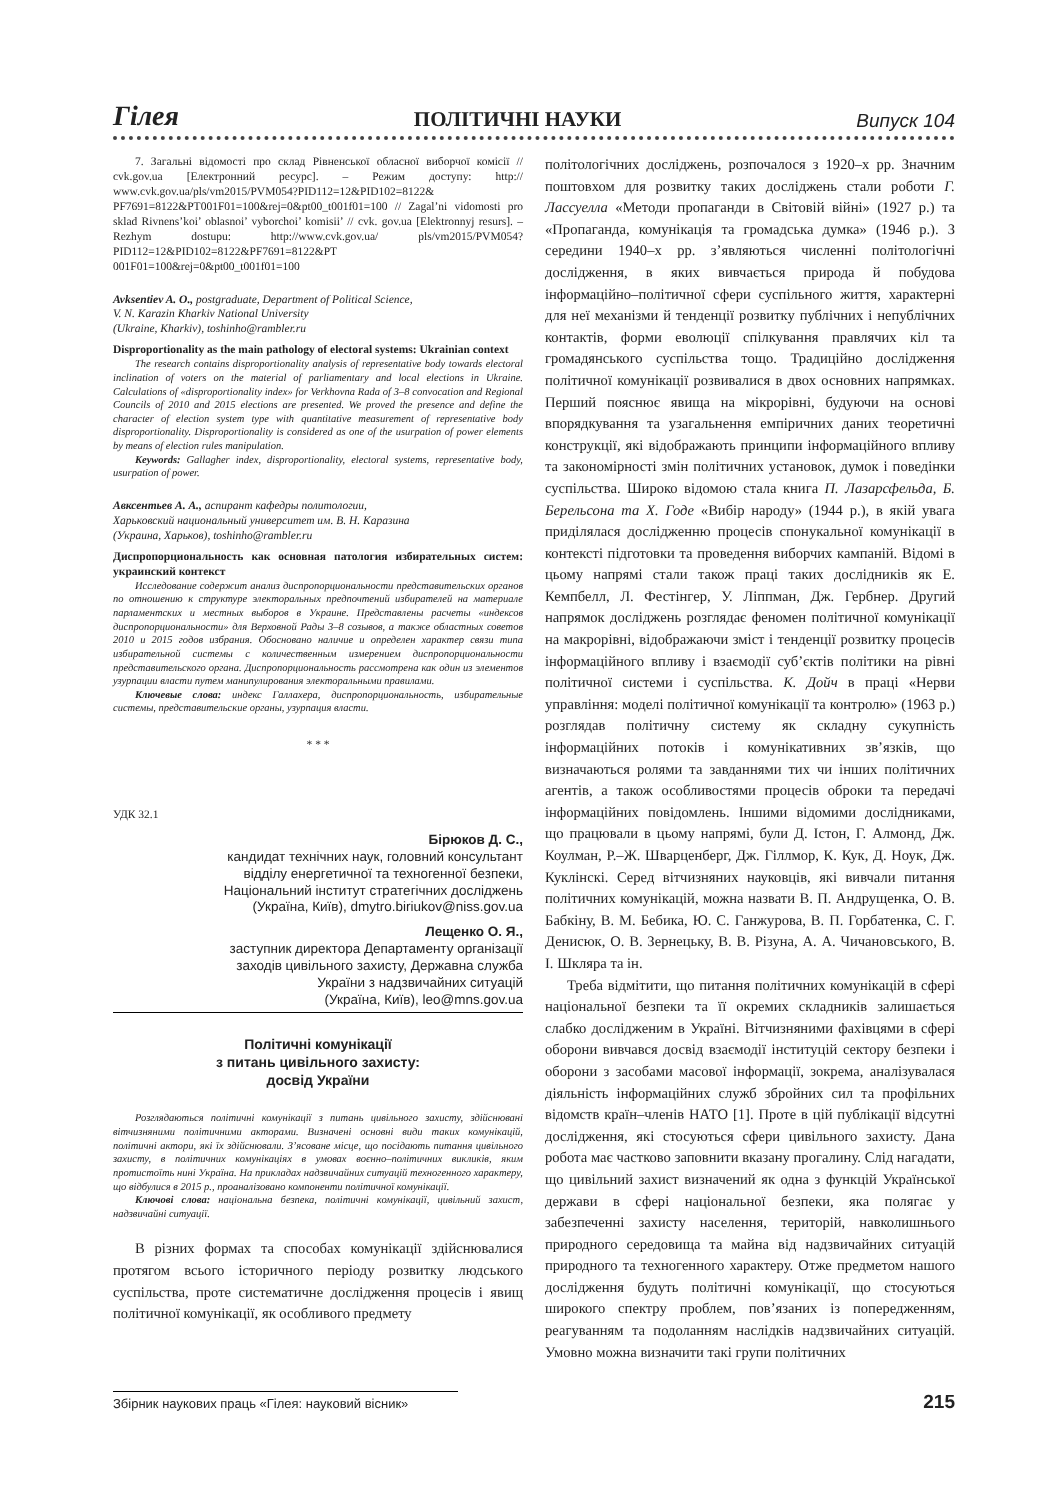Гілея ПОЛІТИЧНІ НАУКИ Випуск 104
7. Загальні відомості про склад Рівненської обласної виборчої комісії // cvk.gov.ua [Електронний ресурс]. – Режим доступу: http:// www.cvk.gov.ua/pls/vm2015/PVM054?PID112=12&PID102=8122& PF7691=8122&PT001F01=100&rej=0&pt00_t001f01=100 // Zagal’ni vidomosti pro sklad Rivnens’koi’ oblasnoi’ vyborchoi’ komisii’ // cvk. gov.ua [Elektronnyj resurs]. – Rezhym dostupu: http://www.cvk.gov.ua/ pls/vm2015/PVM054?PID112=12&PID102=8122&PF7691=8122&PT 001F01=100&rej=0&pt00_t001f01=100
Avksentiev A. O., postgraduate, Department of Political Science,
V. N. Karazin Kharkiv National University
(Ukraine, Kharkiv), toshinho@rambler.ru
Disproportionality as the main pathology of electoral systems: Ukrainian context
The research contains disproportionality analysis of representative body towards electoral inclination of voters on the material of parliamentary and local elections in Ukraine. Calculations of «disproportionality index» for Verkhovna Rada of 3–8 convocation and Regional Councils of 2010 and 2015 elections are presented. We proved the presence and define the character of election system type with quantitative measurement of representative body disproportionality. Disproportionality is considered as one of the usurpation of power elements by means of election rules manipulation.
Keywords: Gallagher index, disproportionality, electoral systems, representative body, usurpation of power.
Авксентьев А. А., аспирант кафедры политологии,
Харьковский национальный университет им. В. Н. Каразина
(Украина, Харьков), toshinho@rambler.ru
Диспропорциональность как основная патология избирательных систем: украинский контекст
Исследование содержит анализ диспропорциональности представительских органов по отношению к структуре электоральных предпочтений избирателей на материале парламентских и местных выборов в Украине. Представлены расчеты «индексов диспропорциональности» для Верховной Рады 3–8 созывов, а также областных советов 2010 и 2015 годов избрания. Обосновано наличие и определен характер связи типа избирательной системы с количественным измерением диспропорциональности представительского органа. Диспропорциональность рассмотрена как один из элементов узурпации власти путем манипулирования электоральными правилами.
Ключевые слова: индекс Галлахера, диспропорциональность, избирательные системы, представительские органы, узурпация власти.
* * *
УДК 32.1
Бірюков Д. С.,
кандидат технічних наук, головний консультант
відділу енергетичної та техногенної безпеки,
Національний інститут стратегічних досліджень
(Україна, Київ), dmytro.biriukov@niss.gov.ua
Лещенко О. Я.,
заступник директора Департаменту організації
заходів цивільного захисту, Державна служба
України з надзвичайних ситуацій
(Україна, Київ), leo@mns.gov.ua
Політичні комунікації
з питань цивільного захисту:
досвід України
Розглядаються політичні комунікації з питань цивільного захисту, здійснювані вітчизняними політичними акторами. Визначені основні види таких комунікацій, політичні актори, які їх здійснювали. З’ясоване місце, що посідають питання цивільного захисту, в політичних комунікаціях в умовах воєнно–політичних викликів, яким протистоїть нині Україна. На прикладах надзвичайних ситуацій техногенного характеру, що відбулися в 2015 р., проаналізовано компоненти політичної комунікації.
Ключові слова: національна безпека, політичні комунікації, цивільний захист, надзвичайні ситуації.
В різних формах та способах комунікації здійснювалися протягом всього історичного періоду розвитку людського суспільства, проте систематичне дослідження процесів і явищ політичної комунікації, як особливого предмету
політологічних досліджень, розпочалося з 1920–х рр. Значним поштовхом для розвитку таких досліджень стали роботи Г. Лассуелла «Методи пропаганди в Світовій війні» (1927 р.) та «Пропаганда, комунікація та громадська думка» (1946 р.). З середини 1940–х рр. з’являються численні політологічні дослідження, в яких вивчається природа й побудова інформаційно–політичної сфери суспільного життя, характерні для неї механізми й тенденції розвитку публічних і непублічних контактів, форми еволюції спілкування правлячих кіл та громадянського суспільства тощо. Традиційно дослідження політичної комунікації розвивалися в двох основних напрямках. Перший пояснює явища на мікрорівні, будуючи на основі впорядкування та узагальнення емпіричних даних теоретичні конструкції, які відображають принципи інформаційного впливу та закономірності змін політичних установок, думок і поведінки суспільства. Широко відомою стала книга П. Лазарсфельда, Б. Берельсона та Х. Годе «Вибір народу» (1944 р.), в якій увага приділялася дослідженню процесів спонукальної комунікації в контексті підготовки та проведення виборчих кампаній. Відомі в цьому напрямі стали також праці таких дослідників як Е. Кемпбелл, Л. Фестінгер, У. Ліппман, Дж. Гербнер. Другий напрямок досліджень розглядає феномен політичної комунікації на макрорівні, відображаючи зміст і тенденції розвитку процесів інформаційного впливу і взаємодії суб’єктів політики на рівні політичної системи і суспільства. К. Дойч в праці «Нерви управління: моделі політичної комунікації та контролю» (1963 р.) розглядав політичну систему як складну сукупність інформаційних потоків і комунікативних зв’язків, що визначаються ролями та завданнями тих чи інших політичних агентів, а також особливостями процесів оброки та передачі інформаційних повідомлень. Іншими відомими дослідниками, що працювали в цьому напрямі, були Д. Істон, Г. Алмонд, Дж. Коулман, Р.–Ж. Шварценберг, Дж. Гіллмор, К. Кук, Д. Ноук, Дж. Куклінскі. Серед вітчизняних науковців, які вивчали питання політичних комунікацій, можна назвати В. П. Андрущенка, О. В. Бабкіну, В. М. Бебика, Ю. С. Ганжурова, В. П. Горбатенка, С. Г. Денисюк, О. В. Зернецьку, В. В. Різуна, А. А. Чичановського, В. І. Шкляра та ін.
Треба відмітити, що питання політичних комунікацій в сфері національної безпеки та її окремих складників залишається слабко дослідженим в Україні. Вітчизняними фахівцями в сфері оборони вивчався досвід взаємодії інституцій сектору безпеки і оборони з засобами масової інформації, зокрема, аналізувалася діяльність інформаційних служб збройних сил та профільних відомств країн–членів НАТО [1]. Проте в цій публікації відсутні дослідження, які стосуються сфери цивільного захисту. Дана робота має частково заповнити вказану прогалину. Слід нагадати, що цивільний захист визначений як одна з функцій Української держави в сфері національної безпеки, яка полягає у забезпеченні захисту населення, територій, навколишнього природного середовища та майна від надзвичайних ситуацій природного та техногенного характеру. Отже предметом нашого дослідження будуть політичні комунікації, що стосуються широкого спектру проблем, пов’язаних із попередженням, реагуванням та подоланням наслідків надзвичайних ситуацій. Умовно можна визначити такі групи політичних
Збірник наукових праць «Гілея: науковий вісник» 215